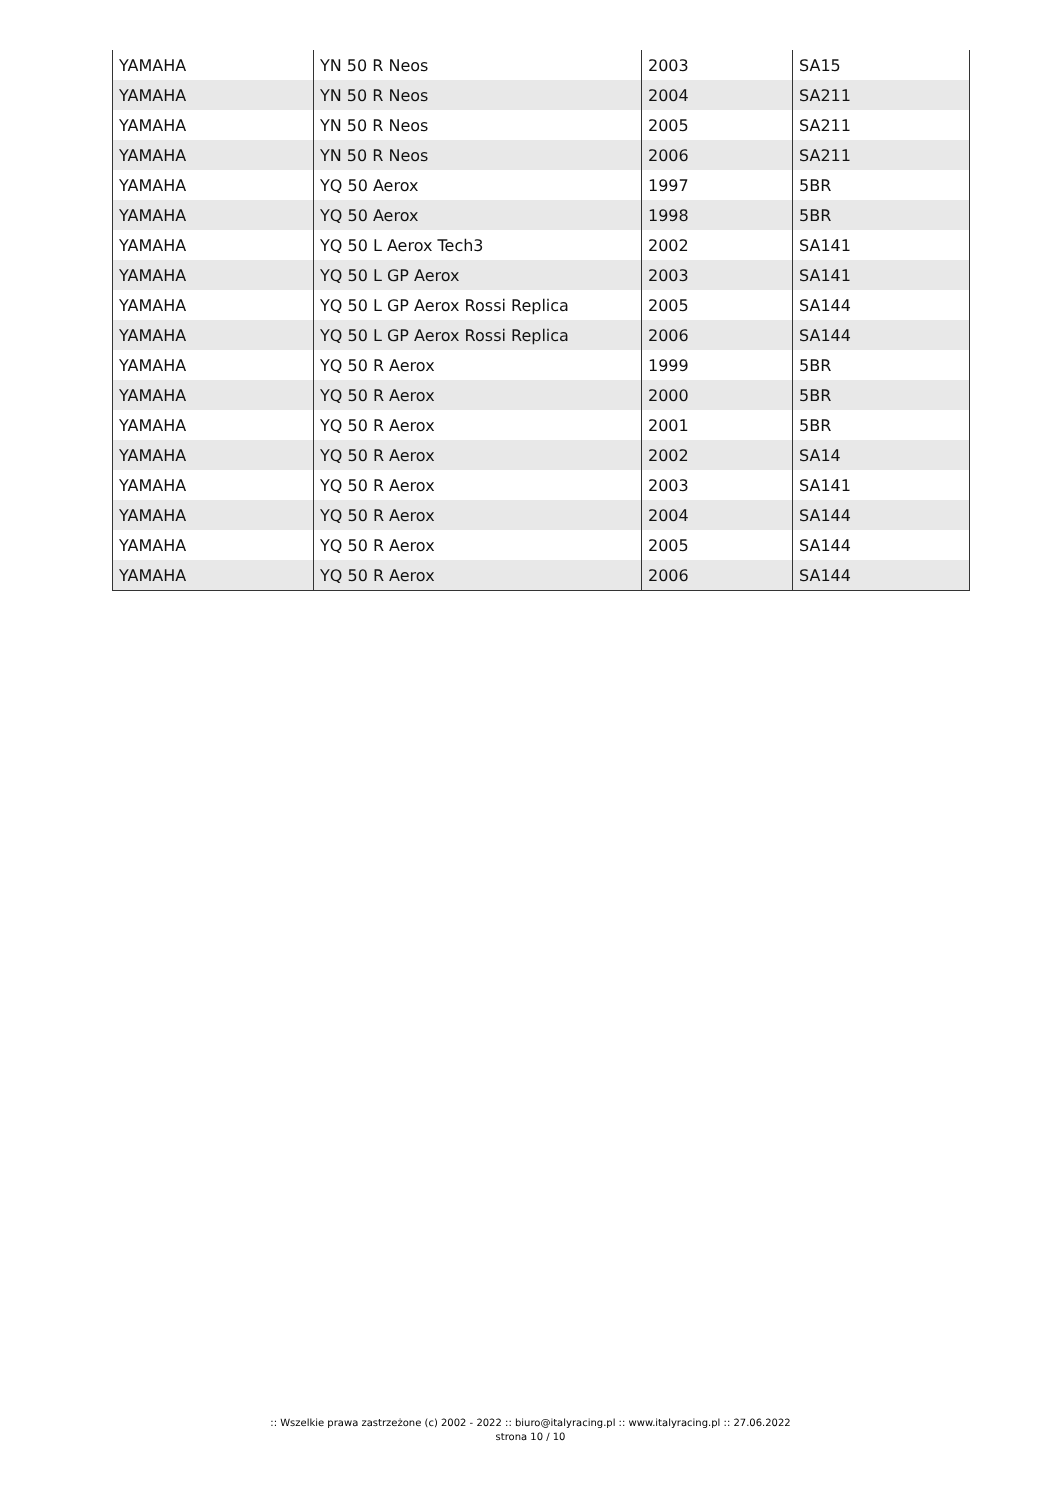| YAMAHA | YN 50 R Neos | 2003 | SA15 |
| YAMAHA | YN 50 R Neos | 2004 | SA211 |
| YAMAHA | YN 50 R Neos | 2005 | SA211 |
| YAMAHA | YN 50 R Neos | 2006 | SA211 |
| YAMAHA | YQ 50 Aerox | 1997 | 5BR |
| YAMAHA | YQ 50 Aerox | 1998 | 5BR |
| YAMAHA | YQ 50 L Aerox Tech3 | 2002 | SA141 |
| YAMAHA | YQ 50 L GP Aerox | 2003 | SA141 |
| YAMAHA | YQ 50 L GP Aerox Rossi Replica | 2005 | SA144 |
| YAMAHA | YQ 50 L GP Aerox Rossi Replica | 2006 | SA144 |
| YAMAHA | YQ 50 R Aerox | 1999 | 5BR |
| YAMAHA | YQ 50 R Aerox | 2000 | 5BR |
| YAMAHA | YQ 50 R Aerox | 2001 | 5BR |
| YAMAHA | YQ 50 R Aerox | 2002 | SA14 |
| YAMAHA | YQ 50 R Aerox | 2003 | SA141 |
| YAMAHA | YQ 50 R Aerox | 2004 | SA144 |
| YAMAHA | YQ 50 R Aerox | 2005 | SA144 |
| YAMAHA | YQ 50 R Aerox | 2006 | SA144 |
:: Wszelkie prawa zastrzeżone (c) 2002 - 2022 :: biuro@italyracing.pl :: www.italyracing.pl :: 27.06.2022
strona 10 / 10